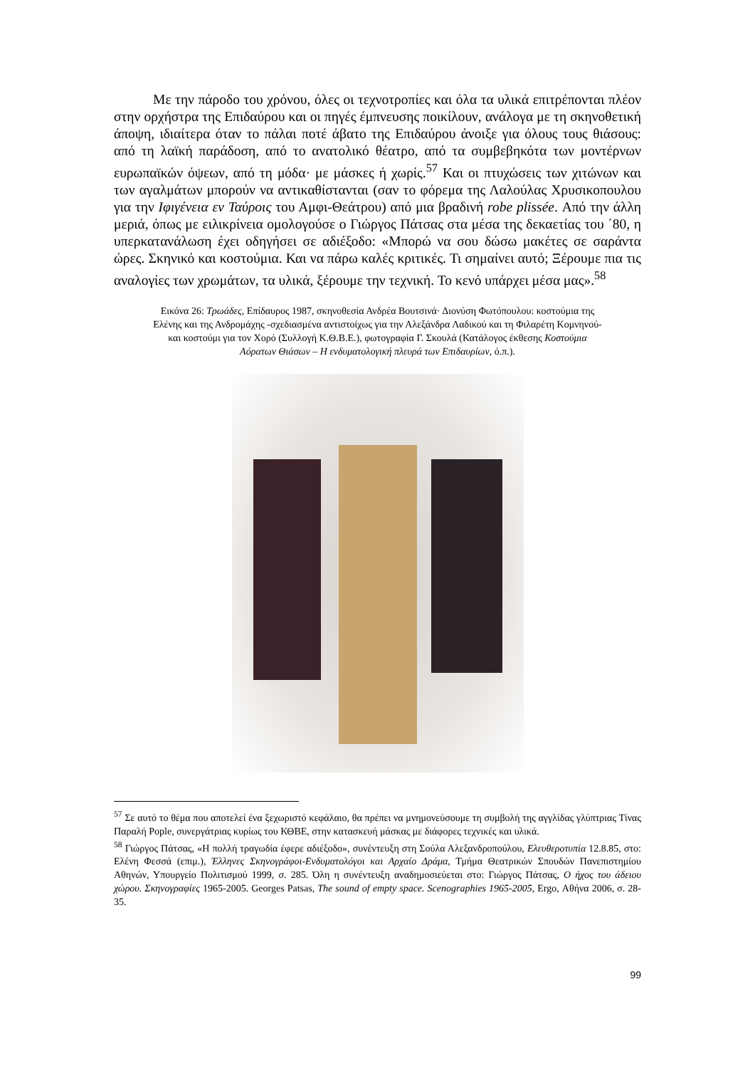Με την πάροδο του χρόνου, όλες οι τεχνοτροπίες και όλα τα υλικά επιτρέπονται πλέον στην ορχήστρα της Επιδαύρου και οι πηγές έμπνευσης ποικίλουν, ανάλογα με τη σκηνοθετική άποψη, ιδιαίτερα όταν το πάλαι ποτέ άβατο της Επιδαύρου άνοιξε για όλους τους θιάσους: από τη λαϊκή παράδοση, από το ανατολικό θέατρο, από τα συμβεβηκότα των μοντέρνων ευρωπαϊκών όψεων, από τη μόδα· με μάσκες ή χωρίς.<sup>57</sup> Και οι πτυχώσεις των χιτώνων και των αγαλμάτων μπορούν να αντικαθίστανται (σαν το φόρεμα της Λαλούλας Χρυσικοπουλου για την Ιφιγένεια εν Ταύροις του Αμφι-Θεάτρου) από μια βραδινή robe plissée. Από την άλλη μεριά, όπως με ειλικρίνεια ομολογούσε ο Γιώργος Πάτσας στα μέσα της δεκαετίας του ΄80, η υπερκατανάλωση έχει οδηγήσει σε αδιέξοδο: «Μπορώ να σου δώσω μακέτες σε σαράντα ώρες. Σκηνικό και κοστούμια. Και να πάρω καλές κριτικές. Τι σημαίνει αυτό; Ξέρουμε πια τις αναλογίες των χρωμάτων, τα υλικά, ξέρουμε την τεχνική. Το κενό υπάρχει μέσα μας».<sup>58</sup>
Εικόνα 26: Τρωάδες, Επίδαυρος 1987, σκηνοθεσία Ανδρέα Βουτσινά· Διονύση Φωτόπουλου: κοστούμια της Ελένης και της Ανδρομάχης -σχεδιασμένα αντιστοίχως για την Αλεξάνδρα Λαδικού και τη Φιλαρέτη Κομνηνού- και κοστούμι για τον Χορό (Συλλογή Κ.Θ.Β.Ε.), φωτογραφία Γ. Σκουλά (Κατάλογος έκθεσης Κοστούμια Αόρατων Θιάσων – Η ενδυματολογική πλευρά των Επιδαυρίων, ό.π.).
<sup>57</sup> Σε αυτό το θέμα που αποτελεί ένα ξεχωριστό κεφάλαιο, θα πρέπει να μνημονεύσουμε τη συμβολή της αγγλίδας γλύπτριας Τίνας Παραλή Pople, συνεργάτριας κυρίως του ΚΘΒΕ, στην κατασκευή μάσκας με διάφορες τεχνικές και υλικά.
<sup>58</sup> Γιώργος Πάτσας, «Η πολλή τραγωδία έφερε αδιέξοδο», συνέντευξη στη Σούλα Αλεξανδροπούλου, Ελευθεροτυπία 12.8.85, στο: Ελένη Φεσσά (επιμ.), Έλληνες Σκηνογράφοι-Ενδυματολόγοι και Αρχαίο Δράμα, Τμήμα Θεατρικών Σπουδών Πανεπιστημίου Αθηνών, Υπουργείο Πολιτισμού 1999, σ. 285. Όλη η συνέντευξη αναδημοσιεύεται στο: Γιώργος Πάτσας, Ο ήχος του άδειου χώρου. Σκηνογραφίες 1965-2005. Georges Patsas, The sound of empty space. Scenographies 1965-2005, Ergo, Αθήνα 2006, σ. 28-35.
99